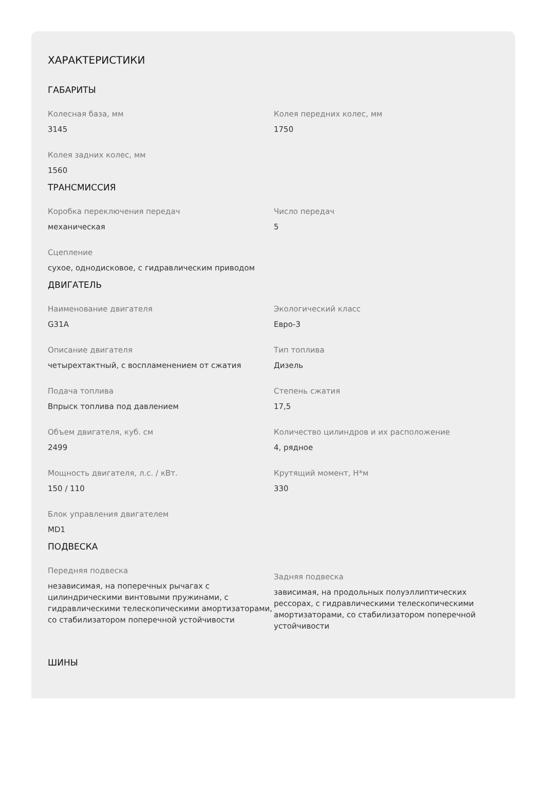ХАРАКТЕРИСТИКИ
ГАБАРИТЫ
Колесная база, мм
3145
Колея передних колес, мм
1750
Колея задних колес, мм
1560
ТРАНСМИССИЯ
Коробка переключения передач
механическая
Число передач
5
Сцепление
сухое, однодисковое, с гидравлическим приводом
ДВИГАТЕЛЬ
Наименование двигателя
G31A
Экологический класс
Евро-3
Описание двигателя
четырехтактный, с воспламенением от сжатия
Тип топлива
Дизель
Подача топлива
Впрыск топлива под давлением
Степень сжатия
17,5
Объем двигателя, куб. см
2499
Количество цилиндров и их расположение
4, рядное
Мощность двигателя, л.с. / кВт.
150 / 110
Крутящий момент, Н*м
330
Блок управления двигателем
MD1
ПОДВЕСКА
Передняя подвеска
независимая, на поперечных рычагах с цилиндрическими винтовыми пружинами, с гидравлическими телескопическими амортизаторами, со стабилизатором поперечной устойчивости
Задняя подвеска
зависимая, на продольных полуэллиптических рессорах, с гидравлическими телескопическими амортизаторами, со стабилизатором поперечной устойчивости
ШИНЫ